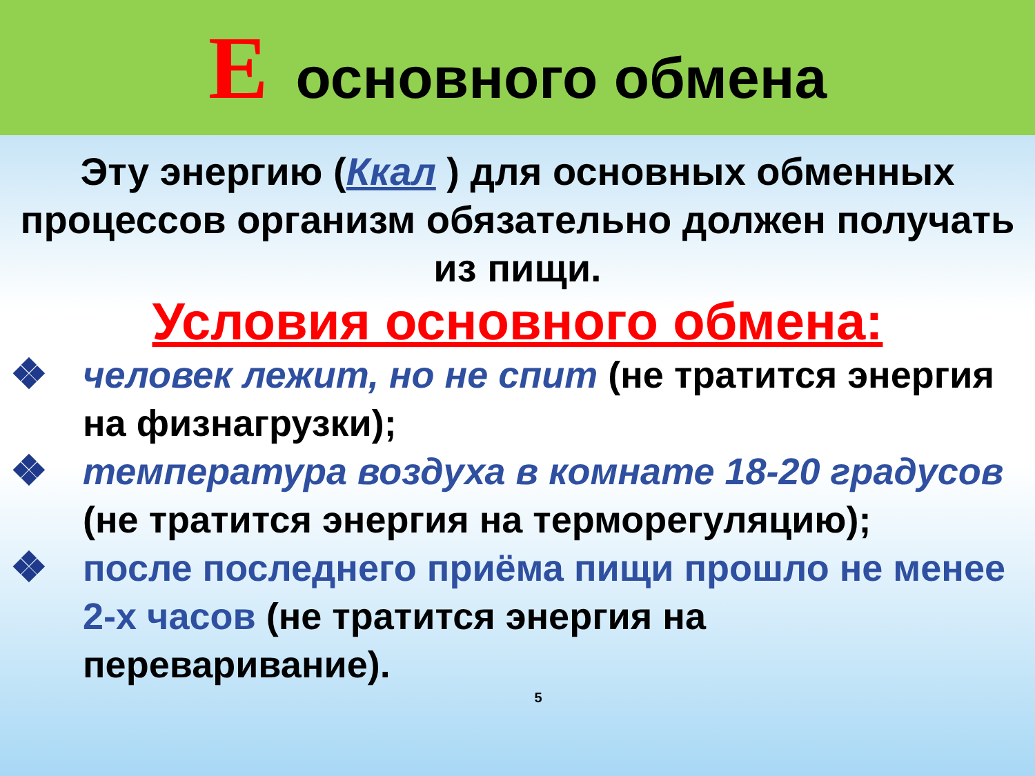Еосновного обмена
Эту энергию (Ккал ) для основных обменных процессов организм обязательно должен получать из пищи.
Условия основного обмена:
❖ человек лежит, но не спит (не тратится энергия на физнагрузки);
❖ температура воздуха в комнате 18-20 градусов (не тратится энергия на терморегуляцию);
❖ после последнего приёма пищи прошло не менее 2-х часов (не тратится энергия на переваривание).
5